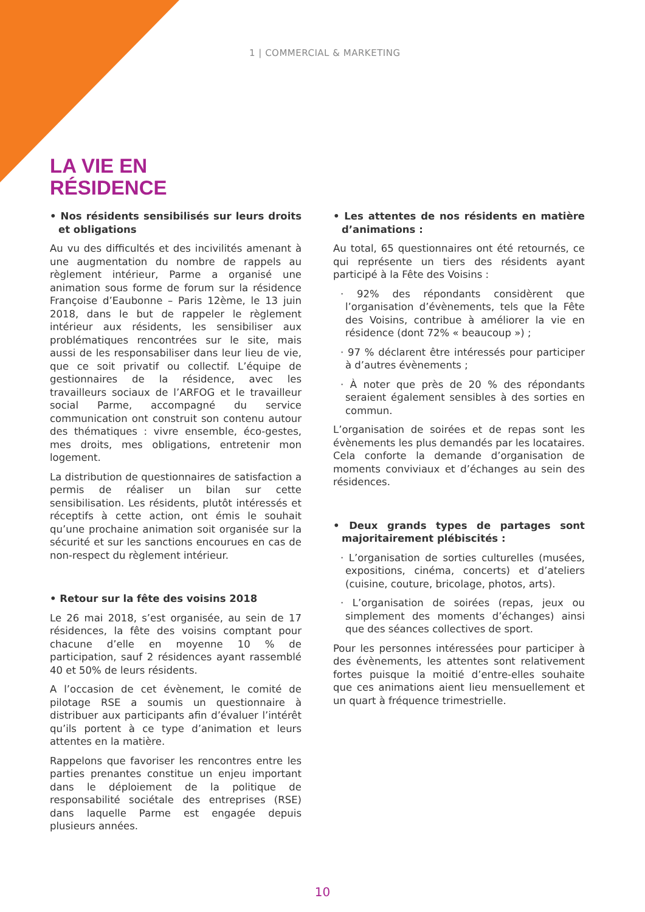1 | COMMERCIAL & MARKETING
LA VIE EN
RÉSIDENCE
• Nos résidents sensibilisés sur leurs droits et obligations
Au vu des difficultés et des incivilités amenant à une augmentation du nombre de rappels au règlement intérieur, Parme a organisé une animation sous forme de forum sur la résidence Françoise d’Eaubonne – Paris 12ème, le 13 juin 2018, dans le but de rappeler le règlement intérieur aux résidents, les sensibiliser aux problématiques rencontrées sur le site, mais aussi de les responsabiliser dans leur lieu de vie, que ce soit privatif ou collectif. L’équipe de gestionnaires de la résidence, avec les travailleurs sociaux de l’ARFOG et le travailleur social Parme, accompagné du service communication ont construit son contenu autour des thématiques : vivre ensemble, éco-gestes, mes droits, mes obligations, entretenir mon logement.
La distribution de questionnaires de satisfaction a permis de réaliser un bilan sur cette sensibilisation. Les résidents, plutôt intéressés et réceptifs à cette action, ont émis le souhait qu’une prochaine animation soit organisée sur la sécurité et sur les sanctions encourues en cas de non-respect du règlement intérieur.
• Retour sur la fête des voisins 2018
Le 26 mai 2018, s’est organisée, au sein de 17 résidences, la fête des voisins comptant pour chacune d’elle en moyenne 10 % de participation, sauf 2 résidences ayant rassemblé 40 et 50% de leurs résidents.
A l’occasion de cet évènement, le comité de pilotage RSE a soumis un questionnaire à distribuer aux participants afin d’évaluer l’intérêt qu’ils portent à ce type d’animation et leurs attentes en la matière.
Rappelons que favoriser les rencontres entre les parties prenantes constitue un enjeu important dans le déploiement de la politique de responsabilité sociétale des entreprises (RSE) dans laquelle Parme est engagée depuis plusieurs années.
• Les attentes de nos résidents en matière d’animations :
Au total, 65 questionnaires ont été retournés, ce qui représente un tiers des résidents ayant participé à la Fête des Voisins :
· 92% des répondants considèrent que l’organisation d’évènements, tels que la Fête des Voisins, contribue à améliorer la vie en résidence (dont 72% « beaucoup ») ;
· 97 % déclarent être intéressés pour participer à d’autres évènements ;
· À noter que près de 20 % des répondants seraient également sensibles à des sorties en commun.
L’organisation de soirées et de repas sont les évènements les plus demandés par les locataires. Cela conforte la demande d’organisation de moments conviviaux et d’échanges au sein des résidences.
• Deux grands types de partages sont majoritairement plébiscités :
· L’organisation de sorties culturelles (musées, expositions, cinéma, concerts) et d’ateliers (cuisine, couture, bricolage, photos, arts).
· L’organisation de soirées (repas, jeux ou simplement des moments d’échanges) ainsi que des séances collectives de sport.
Pour les personnes intéressées pour participer à des évènements, les attentes sont relativement fortes puisque la moitié d’entre-elles souhaite que ces animations aient lieu mensuellement et un quart à fréquence trimestrielle.
10